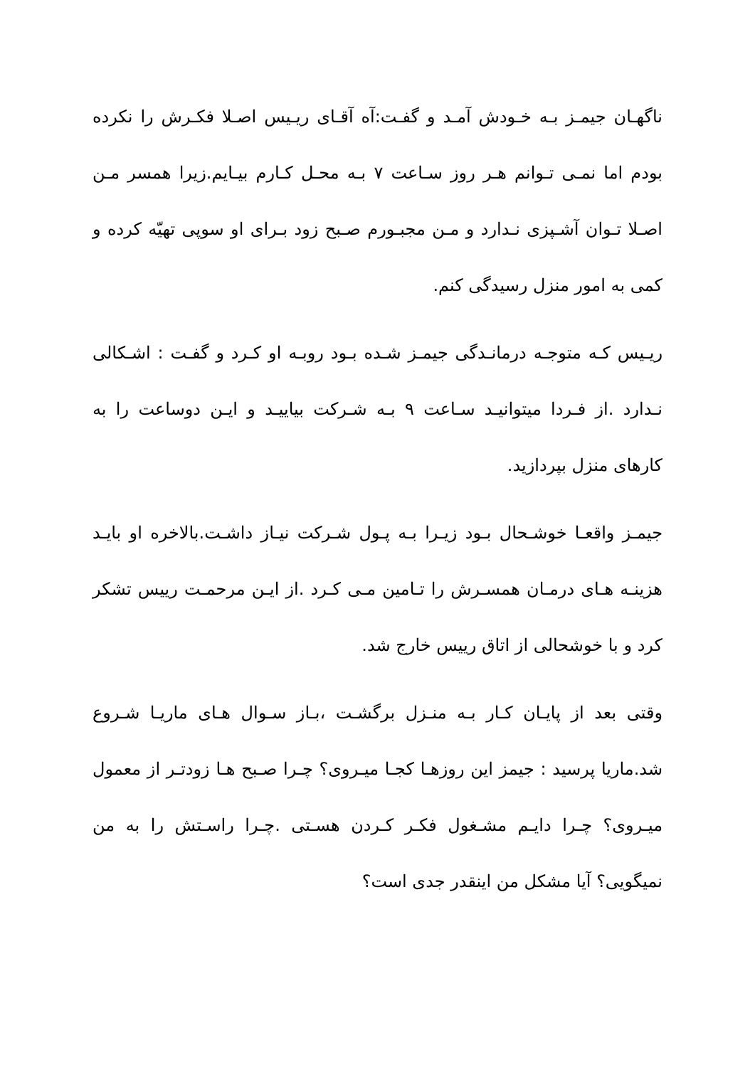ناگهـان جیمـز بـه خـودش آمـد و گفـت:آه آقـای ریـیس اصـلا فکـرش را نکرده بودم اما نمـی تـوانم هـر روز سـاعت ۷ بـه محـل کـارم بیـایم.زیرا همسر مـن اصـلا تـوان آشـپزی نـدارد و مـن مجبـورم صـبح زود بـرای او سوپی تهیّه کرده و کمی به امور منزل رسیدگی کنم.
ریـیس کـه متوجـه درمانـدگی جیمـز شـده بـود روبـه او کـرد و گفـت : اشـکالی نـدارد .از فـردا میتوانیـد سـاعت ۹ بـه شـرکت بیاییـد و ایـن دوساعت را به کارهای منزل بپردازید.
جیمـز واقعـا خوشـحال بـود زیـرا بـه پـول شـرکت نیـاز داشـت.بالاخره او بایـد هزینـه هـای درمـان همسـرش را تـامین مـی کـرد .از ایـن مرحمـت رییس تشکر کرد و با خوشحالی از اتاق رییس خارج شد.
وقتی بعد از پایـان کـار بـه منـزل برگشـت ،بـاز سـوال هـای ماریـا شـروع شد.ماریا پرسید : جیمز این روزهـا کجـا میـروی؟ چـرا صـبح هـا زودتـر از معمول میـروی؟ چـرا دایـم مشـغول فکـر کـردن هسـتی .چـرا راسـتش را به من نمیگویی؟ آیا مشکل من اینقدر جدی است؟